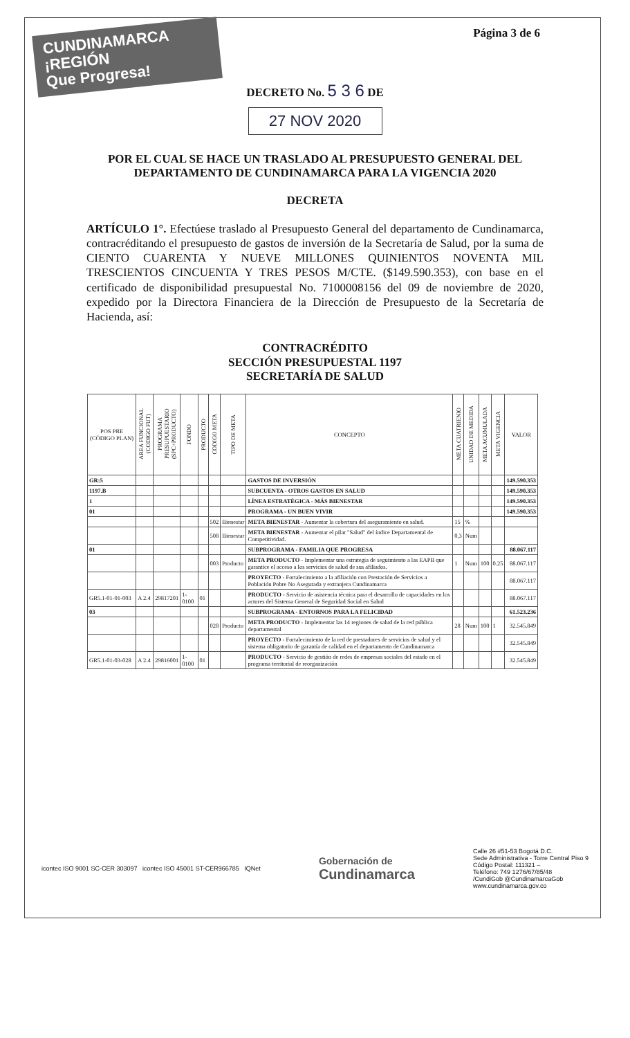CUNDINAMARCA
¡REGIÓN
Que Progresa!
Página 3 de 6
DECRETO No. 5 3 6 DE
27 NOV 2020
POR EL CUAL SE HACE UN TRASLADO AL PRESUPUESTO GENERAL DEL DEPARTAMENTO DE CUNDINAMARCA PARA LA VIGENCIA 2020
DECRETA
ARTÍCULO 1°. Efectúese traslado al Presupuesto General del departamento de Cundinamarca, contracréditando el presupuesto de gastos de inversión de la Secretaría de Salud, por la suma de CIENTO CUARENTA Y NUEVE MILLONES QUINIENTOS NOVENTA MIL TRESCIENTOS CINCUENTA Y TRES PESOS M/CTE. ($149.590.353), con base en el certificado de disponibilidad presupuestal No. 7100008156 del 09 de noviembre de 2020, expedido por la Directora Financiera de la Dirección de Presupuesto de la Secretaría de Hacienda, así:
CONTRACRÉDITO
SECCIÓN PRESUPUESTAL 1197
SECRETARÍA DE SALUD
| POS PRE (CÓDIGO PLAN) | AREA FUNCIONAL (CODIGO FUT) | PROGRAMA PRESUPUESTARIO (SPC+PRODUCTO) | FONDO | PRODUCTO | CODIGO META | TIPO DE META | CONCEPTO | META CUATRIENIO | UNIDAD DE MEDIDA | META ACUMULADA | META VIGENCIA | VALOR |
| --- | --- | --- | --- | --- | --- | --- | --- | --- | --- | --- | --- | --- |
| GR:5 | | | | | | | GASTOS DE INVERSIÓN | | | | | 149.590.353 |
| 1197.B | | | | | | | SUBCUENTA - OTROS GASTOS EN SALUD | | | | | 149.590.353 |
| 1 | | | | | | | LÍNEA ESTRATÉGICA - MÁS BIENESTAR | | | | | 149.590.353 |
| 01 | | | | | | | PROGRAMA - UN BUEN VIVIR | | | | | 149.590.353 |
| | | | | | 502 | Bienestar | META BIENESTAR - Aumentar la cobertura del aseguramiento en salud. | 15 | % | | | |
| | | | | | 508 | Bienestar | META BIENESTAR - Aumentar el pilar "Salud" del índice Departamental de Competitividad. | 0,3 | Num | | | |
| 01 | | | | | | | SUBPROGRAMA - FAMILIA QUE PROGRESA | | | | | 88.067.117 |
| | | | | | 003 | Producto | META PRODUCTO - Implementar una estrategia de seguimiento a las EAPB que garantice el acceso a los servicios de salud de sus afiliados. | 1 | Num | 100 | 0.25 | 88.067.117 |
| | | | | | | | PROYECTO - Fortalecimiento a la afiliación con Prestación de Servicios a Población Pobre No Asegurada y extranjera Cundinamarca | | | | | 88.067.117 |
| GR5.1-01-01-003 | A 2.4 | 29817201 | 1-0100 | 01 | | | PRODUCTO - Servicio de asistencia técnica para el desarrollo de capacidades en los actores del Sistema General de Seguridad Social en Salud | | | | | 88.067.117 |
| 03 | | | | | | | SUBPROGRAMA - ENTORNOS PARA LA FELICIDAD | | | | | 61.523.236 |
| | | | | | 028 | Producto | META PRODUCTO - Implementar las 14 regiones de salud de la red pública departamental | 28 | Num | 100 | 1 | 32.545.849 |
| | | | | | | | PROYECTO - Fortalecimiento de la red de prestadores de servicios de salud y el sistema obligatorio de garantía de calidad en el departamento de Cundinamarca | | | | | 32.545.849 |
| GR5.1-01-03-028 | A 2.4 | 29816001 | 1-0100 | 01 | | | PRODUCTO - Servicio de gestión de redes de empresas sociales del estado en el programa territorial de reorganización | | | | | 32.545.849 |
icontec ISO 9001 SC-CER 303097 icontec ISO 45001 ST-CER966785 IQNet
Gobernación de
Cundinamarca
Calle 26 #51-53 Bogotá D.C.
Sede Administrativa - Torre Central Piso 9
Código Postal: 111321 –
Teléfono: 749 1276/67/85/48
/CundiGob @CundinamarcaGob
www.cundinamarca.gov.co